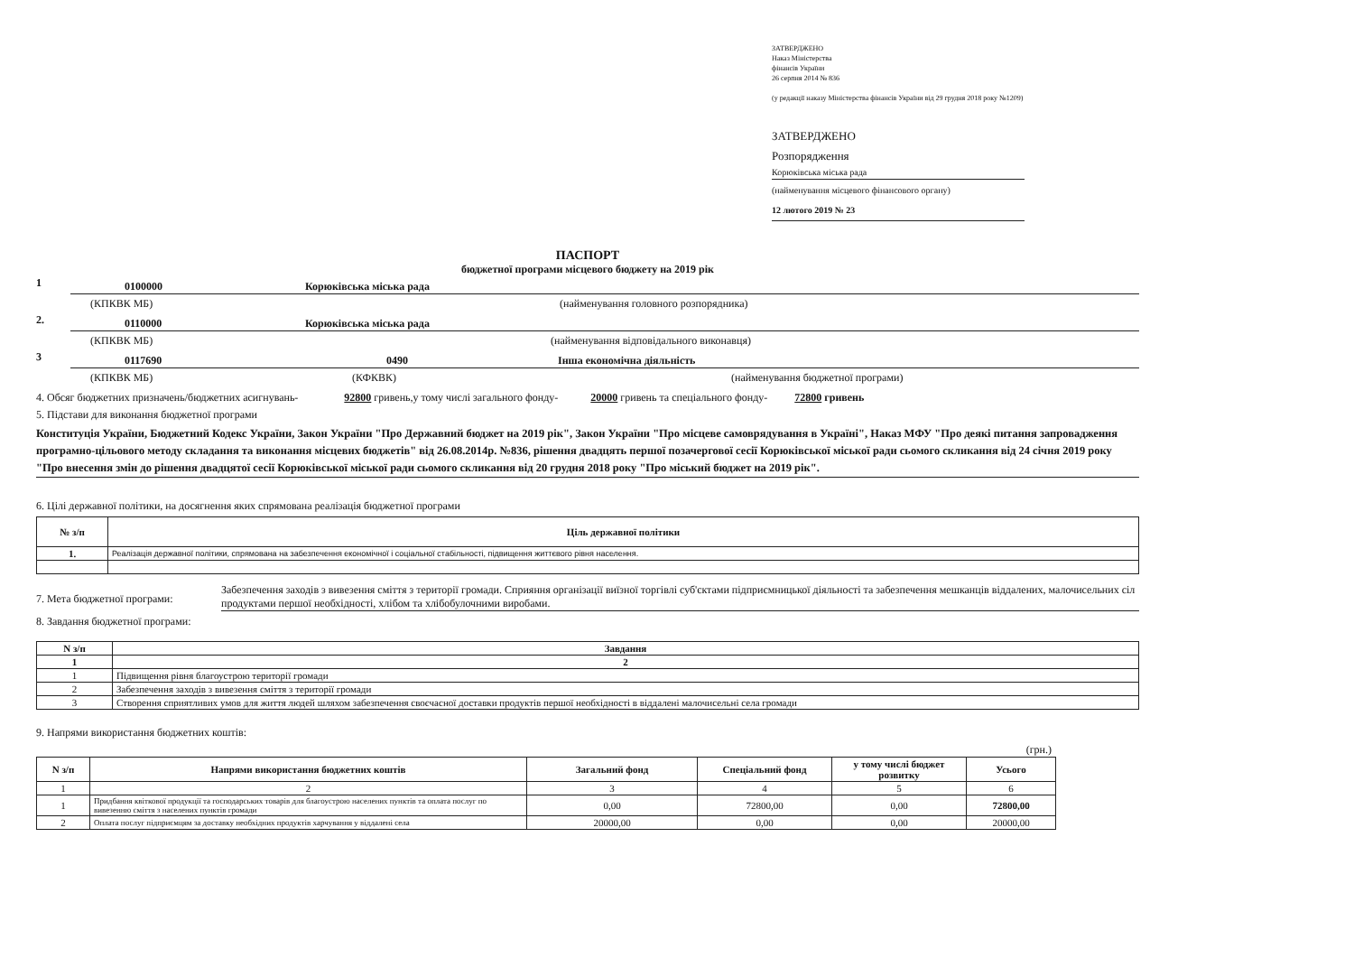ЗАТВЕРДЖЕНО
Наказ Міністерства
фінансів України
26 серпня 2014 № 836
(у редакції наказу Міністерства фінансів України від 29 грудня 2018 року №1209)
ЗАТВЕРДЖЕНО
Розпорядження
Корюківська міська рада
(найменування місцевого фінансового органу)
12 лютого 2019 № 23
ПАСПОРТ
бюджетної програми місцевого бюджету на 2019 рік
1
0100000 Корюківська міська рада
(КПКВК МБ) (найменування головного розпорядника)
2.
0110000 Корюківська міська рада
(КПКВК МБ) (найменування відповідального виконавця)
3
0117690 0490 Інша економічна діяльність
(КПКВК МБ) (КФКВК) (найменування бюджетної програми)
4. Обсяг бюджетних призначень/бюджетних асигнувань- 92800 гривень,у тому числі загального фонду- 20000 гривень та спеціального фонду- 72800 гривень
5. Підстави для виконання бюджетної програми
Конституція України, Бюджетний Кодекс України, Закон України "Про Державний бюджет на 2019 рік", Закон України "Про місцеве самоврядування в Україні", Наказ МФУ "Про деякі питання запровадження програмно-цільового методу складання та виконання місцевих бюджетів" від 26.08.2014р. №836, рішення двадцять першої позачергової сесії Корюківської міської ради сьомого скликання від 24 січня 2019 року "Про внесення змін до рішення двадцятої сесії Корюківської міської ради сьомого скликання від 20 грудня 2018 року "Про міський бюджет на 2019 рік".
6. Цілі державної політики, на досягнення яких спрямована реалізація бюджетної програми
| № з/п | Ціль державної політики |
| --- | --- |
| 1. | Реалізація державної політики, спрямована на забезпечення економічної і соціальної стабільності, підвищення життєвого рівня населення. |
7. Мета бюджетної програми: Забезпечення заходів з вивезення сміття з території громади. Сприяння організації виїзної торгівлі суб'єктами підприємницької діяльності та забезпечення мешканців віддалених, малочисельних сіл продуктами першої необхідності, хлібом та хлібобулочними виробами.
8. Завдання бюджетної програми:
| N з/п | Завдання |
| --- | --- |
| 1 | 2 |
| 1 | Підвищення рівня благоустрою території громади |
| 2 | Забезпечення заходів з вивезення сміття з території громади |
| 3 | Створення сприятливих умов для життя людей шляхом забезпечення своєчасної доставки продуктів першої необхідності в віддалені малочисельні села громади |
9. Напрями використання бюджетних коштів:
(грн.)
| N з/п | Напрями використання бюджетних коштів | Загальний фонд | Спеціальний фонд | у тому числі бюджет розвитку | Усього |
| --- | --- | --- | --- | --- | --- |
| 1 | 2 | 3 | 4 | 5 | 6 |
| 1 | Придбання квіткової продукції та господарських товарів для благоустрою населених пунктів та оплата послуг по вивезенню сміття з населених пунктів громади | 0,00 | 72800,00 | 0,00 | 72800,00 |
| 2 | Оплата послуг підприємцям за доставку необхідних продуктів харчування у віддалені села | 20000,00 | 0,00 | 0,00 | 20000,00 |